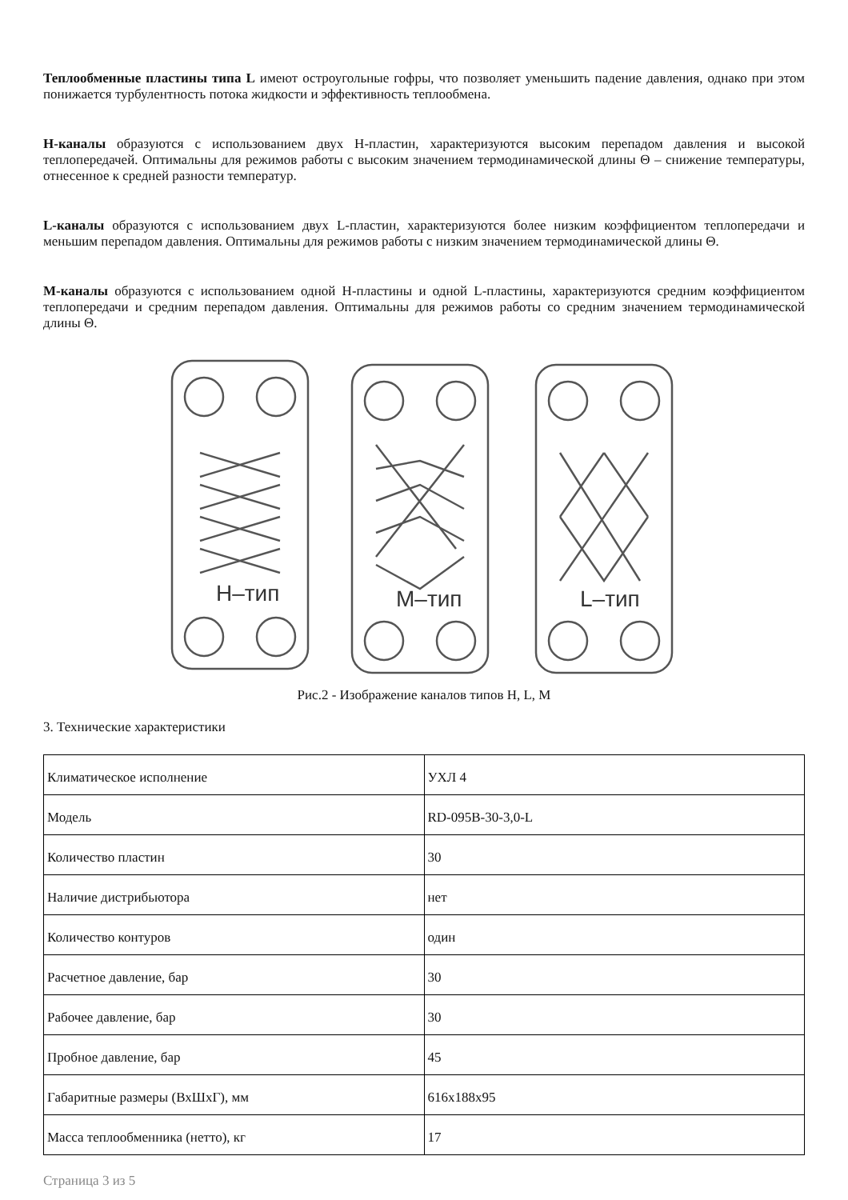Теплообменные пластины типа L имеют остроугольные гофры, что позволяет уменьшить падение давления, однако при этом понижается турбулентность потока жидкости и эффективность теплообмена.
H-каналы образуются с использованием двух H-пластин, характеризуются высоким перепадом давления и высокой теплопередачей. Оптимальны для режимов работы с высоким значением термодинамической длины Θ – снижение температуры, отнесенное к средней разности температур.
L-каналы образуются с использованием двух L-пластин, характеризуются более низким коэффициентом теплопередачи и меньшим перепадом давления. Оптимальны для режимов работы с низким значением термодинамической длины Θ.
M-каналы образуются с использованием одной H-пластины и одной L-пластины, характеризуются средним коэффициентом теплопередачи и средним перепадом давления. Оптимальны для режимов работы со средним значением термодинамической длины Θ.
H–тип
M–тип
L–тип
Рис.2 - Изображение каналов типов H, L, M
3. Технические характеристики
| Климатическое исполнение | УХЛ 4 |
| Модель | RD-095B-30-3,0-L |
| Количество пластин | 30 |
| Наличие дистрибьютора | нет |
| Количество контуров | один |
| Расчетное давление, бар | 30 |
| Рабочее давление, бар | 30 |
| Пробное давление, бар | 45 |
| Габаритные размеры (ВхШхГ), мм | 616x188x95 |
| Масса теплообменника (нетто), кг | 17 |
Страница 3 из 5